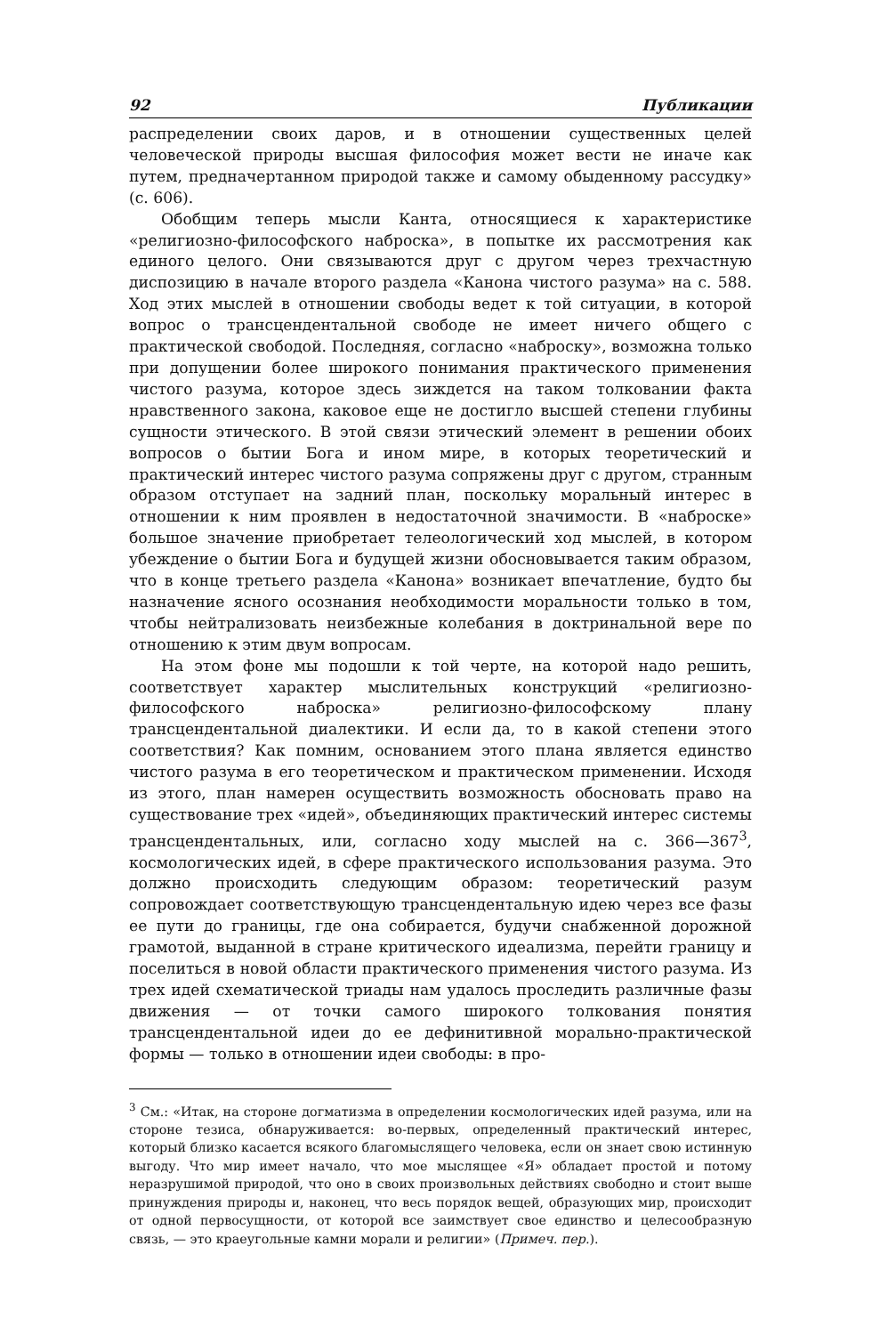92 Публикации
распределении своих даров, и в отношении существенных целей человеческой природы высшая философия может вести не иначе как путем, предначертанном природой также и самому обыденному рассудку» (с. 606).
Обобщим теперь мысли Канта, относящиеся к характеристике «религиозно-философского наброска», в попытке их рассмотрения как единого целого. Они связываются друг с другом через трехчастную диспозицию в начале второго раздела «Канона чистого разума» на с. 588. Ход этих мыслей в отношении свободы ведет к той ситуации, в которой вопрос о трансцендентальной свободе не имеет ничего общего с практической свободой. Последняя, согласно «наброску», возможна только при допущении более широкого понимания практического применения чистого разума, которое здесь зиждется на таком толковании факта нравственного закона, каковое еще не достигло высшей степени глубины сущности этического. В этой связи этический элемент в решении обоих вопросов о бытии Бога и ином мире, в которых теоретический и практический интерес чистого разума сопряжены друг с другом, странным образом отступает на задний план, поскольку моральный интерес в отношении к ним проявлен в недостаточной значимости. В «наброске» большое значение приобретает телеологический ход мыслей, в котором убеждение о бытии Бога и будущей жизни обосновывается таким образом, что в конце третьего раздела «Канона» возникает впечатление, будто бы назначение ясного осознания необходимости моральности только в том, чтобы нейтрализовать неизбежные колебания в доктринальной вере по отношению к этим двум вопросам.
На этом фоне мы подошли к той черте, на которой надо решить, соответствует характер мыслительных конструкций «религиозно-философского наброска» религиозно-философскому плану трансцендентальной диалектики. И если да, то в какой степени этого соответствия? Как помним, основанием этого плана является единство чистого разума в его теоретическом и практическом применении. Исходя из этого, план намерен осуществить возможность обосновать право на существование трех «идей», объединяющих практический интерес системы трансцендентальных, или, согласно ходу мыслей на с. 366—367<sup>3</sup>, космологических идей, в сфере практического использования разума. Это должно происходить следующим образом: теоретический разум сопровождает соответствующую трансцендентальную идею через все фазы ее пути до границы, где она собирается, будучи снабженной дорожной грамотой, выданной в стране критического идеализма, перейти границу и поселиться в новой области практического применения чистого разума. Из трех идей схематической триады нам удалось проследить различные фазы движения — от точки самого широкого толкования понятия трансцендентальной идеи до ее дефинитивной морально-практической формы — только в отношении идеи свободы: в про-
<sup>3</sup> См.: «Итак, на стороне догматизма в определении космологических идей разума, или на стороне тезиса, обнаруживается: во-первых, определенный практический интерес, который близко касается всякого благомыслящего человека, если он знает свою истинную выгоду. Что мир имеет начало, что мое мыслящее «Я» обладает простой и потому неразрушимой природой, что оно в своих произвольных действиях свободно и стоит выше принуждения природы и, наконец, что весь порядок вещей, образующих мир, происходит от одной первосущности, от которой все заимствует свое единство и целесообразную связь, — это краеугольные камни морали и религии» (Примеч. пер.).